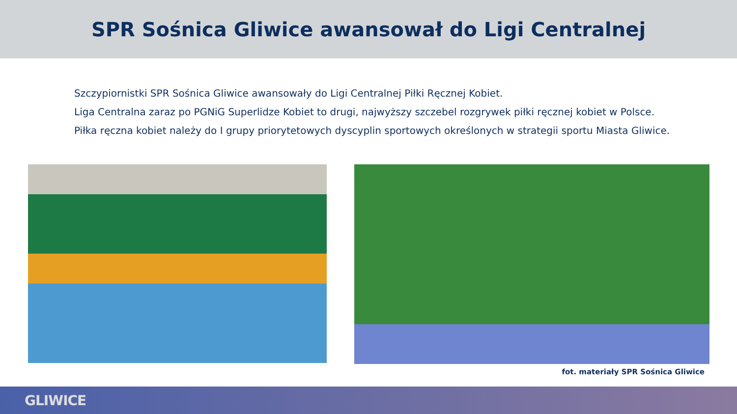SPR Sośnica Gliwice awansował do Ligi Centralnej
Szczypiornistki SPR Sośnica Gliwice awansowały do Ligi Centralnej Piłki Ręcznej Kobiet.
Liga Centralna zaraz po PGNiG Superlidze Kobiet to drugi, najwyższy szczebel rozgrywek piłki ręcznej kobiet w Polsce.
Piłka ręczna kobiet należy do I grupy priorytetowych dyscyplin sportowych określonych w strategii sportu Miasta Gliwice.
fot. materiały SPR Sośnica Gliwice
GLIWICE